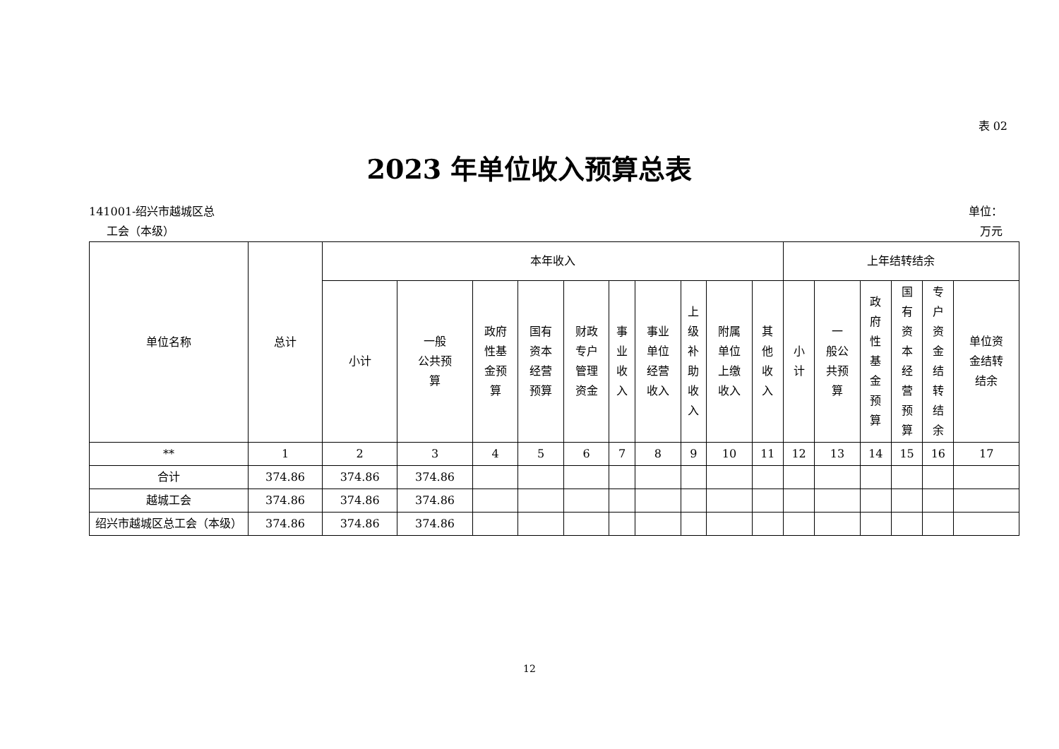表 02
2023 年单位收入预算总表
141001-绍兴市越城区总
工会（本级）
单位：
万元
| 单位名称 | 总计 | 本年收入 | | | | | | | | | | 上年结转结余 | | | | | |
| --- | --- | --- | --- | --- | --- | --- | --- | --- | --- | --- | --- | --- | --- | --- | --- | --- | --- |
| | | 小计 | 一般 公共预 算 | 政府 性基 金预 算 | 国有 资本 经营 预算 | 财政 专户 管理 资金 | 事 业 收 入 | 事业 单位 经营 收入 | 上 级 补 助 收 入 | 附属 单位 上缴 收入 | 其 他 收 入 | 小 计 | 一 般公 共预 算 | 政 府 性 基 金 预 算 | 国 有 资 本 经 营 预 算 | 专 户 资 金 结 转 结 余 | 单位资 金结转 结余 |
| ** | 1 | 2 | 3 | 4 | 5 | 6 | 7 | 8 | 9 | 10 | 11 | 12 | 13 | 14 | 15 | 16 | 17 |
| 合计 | 374.86 | 374.86 | 374.86 | | | | | | | | | | | | | | |
| 越城工会 | 374.86 | 374.86 | 374.86 | | | | | | | | | | | | | | |
| 绍兴市越城区总工会（本级） | 374.86 | 374.86 | 374.86 | | | | | | | | | | | | | | |
12